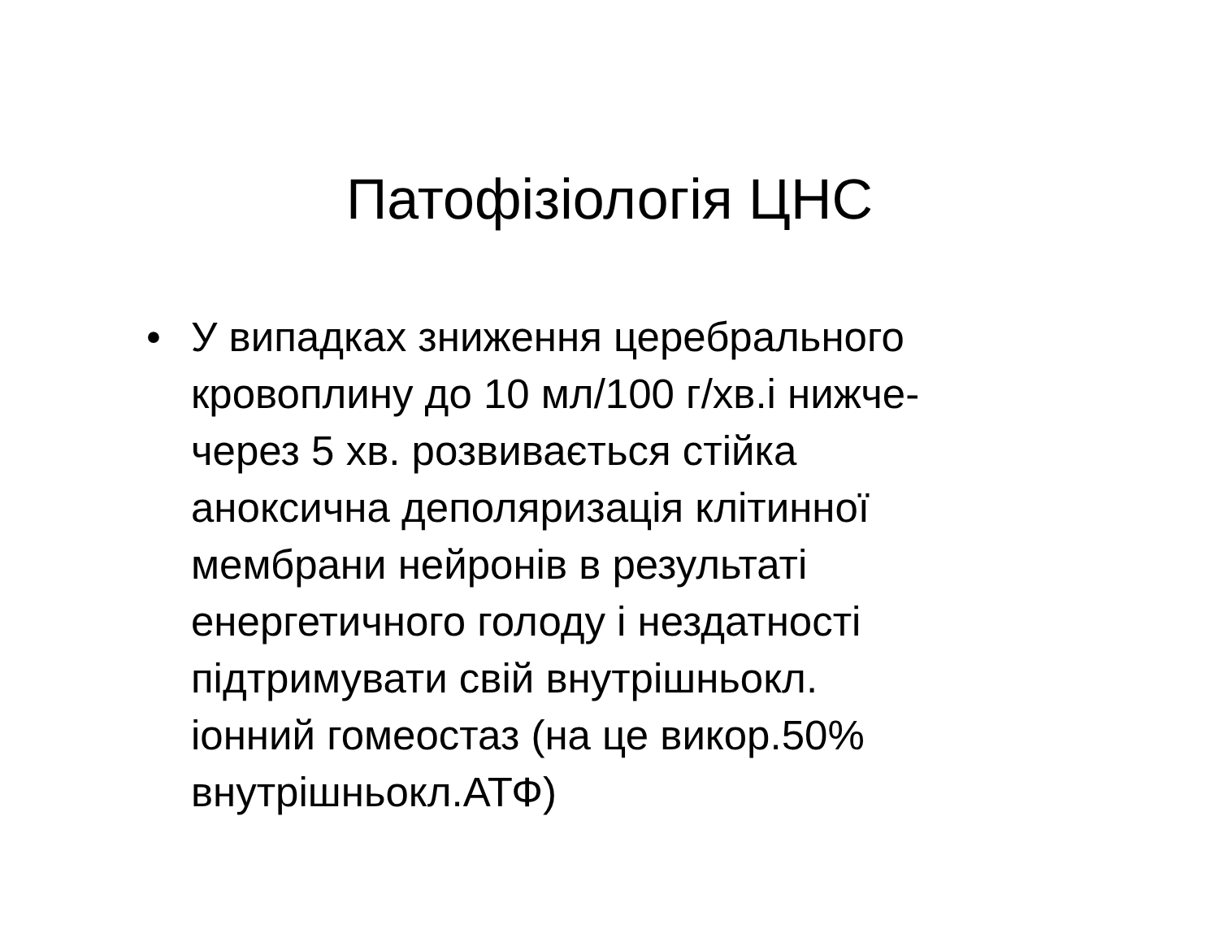Патофізіологія ЦНС
• У випадках зниження церебрального
кровоплину до 10 мл/100 г/хв.і нижче-
через 5 хв. розвивається стійка
аноксична деполяризація клітинної
мембрани нейронів в результаті
енергетичного голоду і нездатності
підтримувати свій внутрішньокл.
іонний гомеостаз (на це викор.50%
внутрішньокл.АТФ)